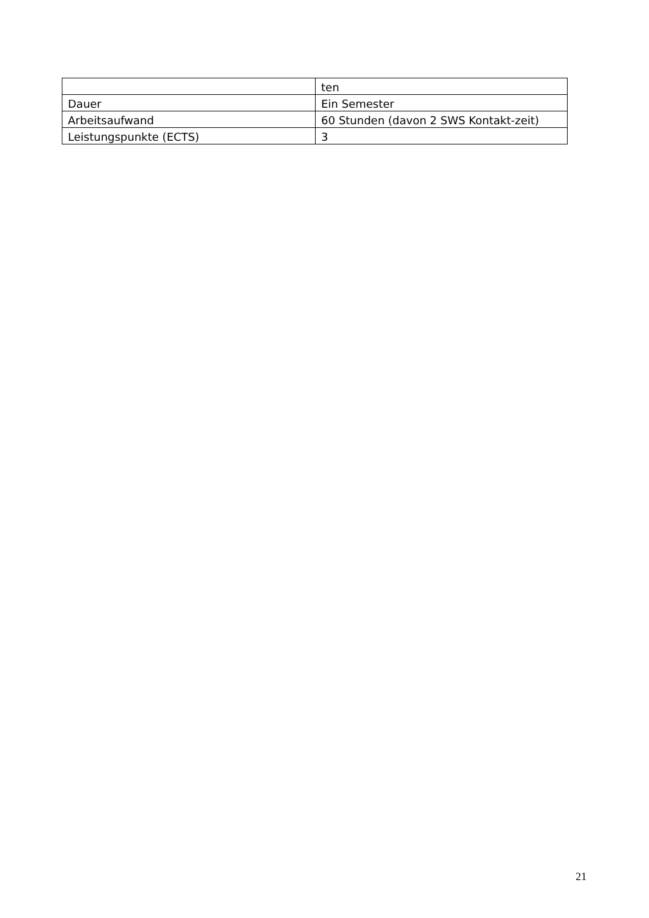| | ten |
| Dauer | Ein Semester |
| Arbeitsaufwand | 60 Stunden (davon 2 SWS Kontakt-zeit) |
| Leistungspunkte (ECTS) | 3 |
21